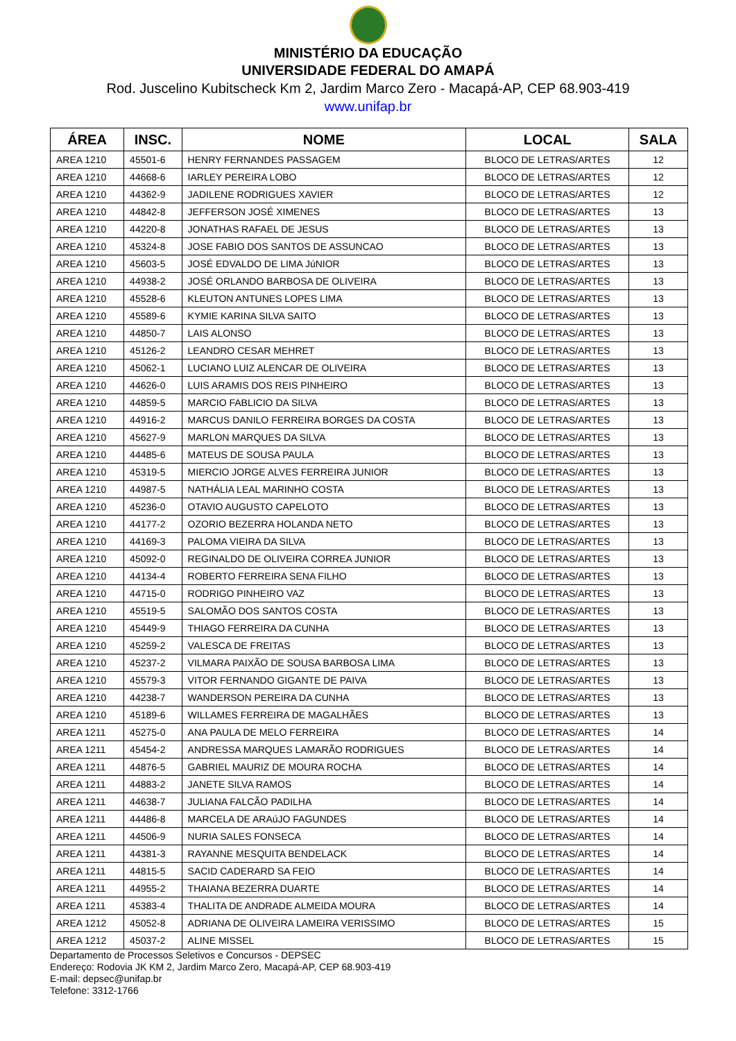MINISTÉRIO DA EDUCAÇÃO
UNIVERSIDADE FEDERAL DO AMAPÁ
Rod. Juscelino Kubitscheck Km 2, Jardim Marco Zero - Macapá-AP, CEP 68.903-419
www.unifap.br
| ÁREA | INSC. | NOME | LOCAL | SALA |
| --- | --- | --- | --- | --- |
| AREA 1210 | 45501-6 | HENRY FERNANDES PASSAGEM | BLOCO DE LETRAS/ARTES | 12 |
| AREA 1210 | 44668-6 | IARLEY PEREIRA LOBO | BLOCO DE LETRAS/ARTES | 12 |
| AREA 1210 | 44362-9 | JADILENE RODRIGUES XAVIER | BLOCO DE LETRAS/ARTES | 12 |
| AREA 1210 | 44842-8 | JEFFERSON JOSÉ XIMENES | BLOCO DE LETRAS/ARTES | 13 |
| AREA 1210 | 44220-8 | JONATHAS RAFAEL DE JESUS | BLOCO DE LETRAS/ARTES | 13 |
| AREA 1210 | 45324-8 | JOSE FABIO DOS SANTOS DE ASSUNCAO | BLOCO DE LETRAS/ARTES | 13 |
| AREA 1210 | 45603-5 | JOSÉ EDVALDO DE LIMA JúNIOR | BLOCO DE LETRAS/ARTES | 13 |
| AREA 1210 | 44938-2 | JOSÉ ORLANDO BARBOSA DE OLIVEIRA | BLOCO DE LETRAS/ARTES | 13 |
| AREA 1210 | 45528-6 | KLEUTON ANTUNES LOPES LIMA | BLOCO DE LETRAS/ARTES | 13 |
| AREA 1210 | 45589-6 | KYMIE KARINA SILVA SAITO | BLOCO DE LETRAS/ARTES | 13 |
| AREA 1210 | 44850-7 | LAIS ALONSO | BLOCO DE LETRAS/ARTES | 13 |
| AREA 1210 | 45126-2 | LEANDRO CESAR MEHRET | BLOCO DE LETRAS/ARTES | 13 |
| AREA 1210 | 45062-1 | LUCIANO LUIZ ALENCAR DE OLIVEIRA | BLOCO DE LETRAS/ARTES | 13 |
| AREA 1210 | 44626-0 | LUIS ARAMIS DOS REIS PINHEIRO | BLOCO DE LETRAS/ARTES | 13 |
| AREA 1210 | 44859-5 | MARCIO FABLICIO DA SILVA | BLOCO DE LETRAS/ARTES | 13 |
| AREA 1210 | 44916-2 | MARCUS DANILO FERREIRA BORGES DA COSTA | BLOCO DE LETRAS/ARTES | 13 |
| AREA 1210 | 45627-9 | MARLON MARQUES DA SILVA | BLOCO DE LETRAS/ARTES | 13 |
| AREA 1210 | 44485-6 | MATEUS DE SOUSA PAULA | BLOCO DE LETRAS/ARTES | 13 |
| AREA 1210 | 45319-5 | MIERCIO JORGE ALVES FERREIRA JUNIOR | BLOCO DE LETRAS/ARTES | 13 |
| AREA 1210 | 44987-5 | NATHÁLIA LEAL MARINHO COSTA | BLOCO DE LETRAS/ARTES | 13 |
| AREA 1210 | 45236-0 | OTAVIO AUGUSTO CAPELOTO | BLOCO DE LETRAS/ARTES | 13 |
| AREA 1210 | 44177-2 | OZORIO BEZERRA HOLANDA NETO | BLOCO DE LETRAS/ARTES | 13 |
| AREA 1210 | 44169-3 | PALOMA VIEIRA DA SILVA | BLOCO DE LETRAS/ARTES | 13 |
| AREA 1210 | 45092-0 | REGINALDO DE OLIVEIRA CORREA JUNIOR | BLOCO DE LETRAS/ARTES | 13 |
| AREA 1210 | 44134-4 | ROBERTO FERREIRA SENA FILHO | BLOCO DE LETRAS/ARTES | 13 |
| AREA 1210 | 44715-0 | RODRIGO PINHEIRO VAZ | BLOCO DE LETRAS/ARTES | 13 |
| AREA 1210 | 45519-5 | SALOMÃO DOS SANTOS COSTA | BLOCO DE LETRAS/ARTES | 13 |
| AREA 1210 | 45449-9 | THIAGO FERREIRA DA CUNHA | BLOCO DE LETRAS/ARTES | 13 |
| AREA 1210 | 45259-2 | VALESCA DE FREITAS | BLOCO DE LETRAS/ARTES | 13 |
| AREA 1210 | 45237-2 | VILMARA PAIXÃO DE SOUSA BARBOSA LIMA | BLOCO DE LETRAS/ARTES | 13 |
| AREA 1210 | 45579-3 | VITOR FERNANDO GIGANTE DE PAIVA | BLOCO DE LETRAS/ARTES | 13 |
| AREA 1210 | 44238-7 | WANDERSON PEREIRA DA CUNHA | BLOCO DE LETRAS/ARTES | 13 |
| AREA 1210 | 45189-6 | WILLAMES FERREIRA DE MAGALHÃES | BLOCO DE LETRAS/ARTES | 13 |
| AREA 1211 | 45275-0 | ANA PAULA DE MELO FERREIRA | BLOCO DE LETRAS/ARTES | 14 |
| AREA 1211 | 45454-2 | ANDRESSA MARQUES LAMARÃO RODRIGUES | BLOCO DE LETRAS/ARTES | 14 |
| AREA 1211 | 44876-5 | GABRIEL MAURIZ DE MOURA ROCHA | BLOCO DE LETRAS/ARTES | 14 |
| AREA 1211 | 44883-2 | JANETE SILVA RAMOS | BLOCO DE LETRAS/ARTES | 14 |
| AREA 1211 | 44638-7 | JULIANA FALCÃO PADILHA | BLOCO DE LETRAS/ARTES | 14 |
| AREA 1211 | 44486-8 | MARCELA DE ARAúJO FAGUNDES | BLOCO DE LETRAS/ARTES | 14 |
| AREA 1211 | 44506-9 | NURIA SALES FONSECA | BLOCO DE LETRAS/ARTES | 14 |
| AREA 1211 | 44381-3 | RAYANNE MESQUITA BENDELACK | BLOCO DE LETRAS/ARTES | 14 |
| AREA 1211 | 44815-5 | SACID CADERARD SA FEIO | BLOCO DE LETRAS/ARTES | 14 |
| AREA 1211 | 44955-2 | THAIANA BEZERRA DUARTE | BLOCO DE LETRAS/ARTES | 14 |
| AREA 1211 | 45383-4 | THALITA DE ANDRADE ALMEIDA MOURA | BLOCO DE LETRAS/ARTES | 14 |
| AREA 1212 | 45052-8 | ADRIANA DE OLIVEIRA LAMEIRA VERISSIMO | BLOCO DE LETRAS/ARTES | 15 |
| AREA 1212 | 45037-2 | ALINE MISSEL | BLOCO DE LETRAS/ARTES | 15 |
Departamento de Processos Seletivos e Concursos - DEPSEC
Endereço: Rodovia JK KM 2, Jardim Marco Zero, Macapá-AP, CEP 68.903-419
E-mail: depsec@unifap.br
Telefone: 3312-1766